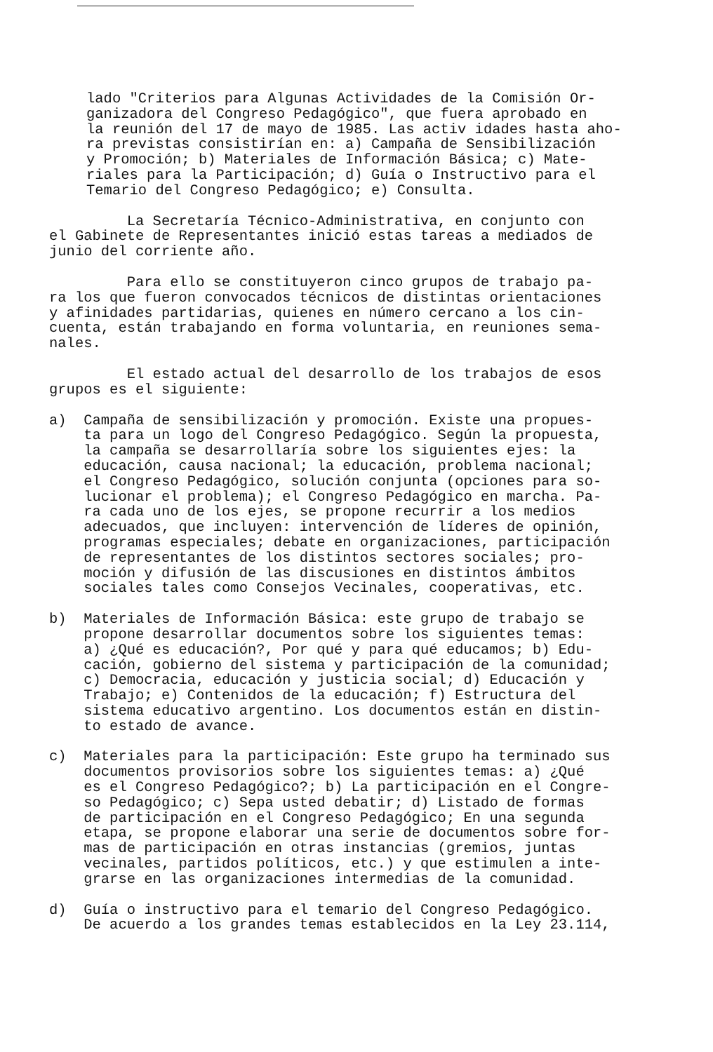lado "Criterios para Algunas Actividades de la Comisión Or- ganizadora del Congreso Pedagógico", que fuera aprobado en la reunión del 17 de mayo de 1985. Las activ idades hasta aho- ra previstas consistirían en: a) Campaña de Sensibilización y Promoción; b) Materiales de Información Básica; c) Mate- riales para la Participación; d) Guía o Instructivo para el Temario del Congreso Pedagógico; e) Consulta.
La Secretaría Técnico-Administrativa, en conjunto con el Gabinete de Representantes inició estas tareas a mediados de junio del corriente año.
Para ello se constituyeron cinco grupos de trabajo pa- ra los que fueron convocados técnicos de distintas orientaciones y afinidades partidarias, quienes en número cercano a los cin- cuenta, están trabajando en forma voluntaria, en reuniones sema- nales.
El estado actual del desarrollo de los trabajos de esos grupos es el siguiente:
a) Campaña de sensibilización y promoción. Existe una propues- ta para un logo del Congreso Pedagógico. Según la propuesta, la campaña se desarrollaría sobre los siguientes ejes: la educación, causa nacional; la educación, problema nacional; el Congreso Pedagógico, solución conjunta (opciones para so- lucionar el problema); el Congreso Pedagógico en marcha. Pa- ra cada uno de los ejes, se propone recurrir a los medios adecuados, que incluyen: intervención de líderes de opinión, programas especiales; debate en organizaciones, participación de representantes de los distintos sectores sociales; pro- moción y difusión de las discusiones en distintos ámbitos sociales tales como Consejos Vecinales, cooperativas, etc.
b) Materiales de Información Básica: este grupo de trabajo se propone desarrollar documentos sobre los siguientes temas: a) ¿Qué es educación?, Por qué y para qué educamos; b) Edu- cación, gobierno del sistema y participación de la comunidad; c) Democracia, educación y justicia social; d) Educación y Trabajo; e) Contenidos de la educación; f) Estructura del sistema educativo argentino. Los documentos están en distin- to estado de avance.
c) Materiales para la participación: Este grupo ha terminado sus documentos provisorios sobre los siguientes temas: a) ¿Qué es el Congreso Pedagógico?; b) La participación en el Congre- so Pedagógico; c) Sepa usted debatir; d) Listado de formas de participación en el Congreso Pedagógico; En una segunda etapa, se propone elaborar una serie de documentos sobre for- mas de participación en otras instancias (gremios, juntas vecinales, partidos políticos, etc.) y que estimulen a inte- grarse en las organizaciones intermedias de la comunidad.
d) Guía o instructivo para el temario del Congreso Pedagógico. De acuerdo a los grandes temas establecidos en la Ley 23.114,